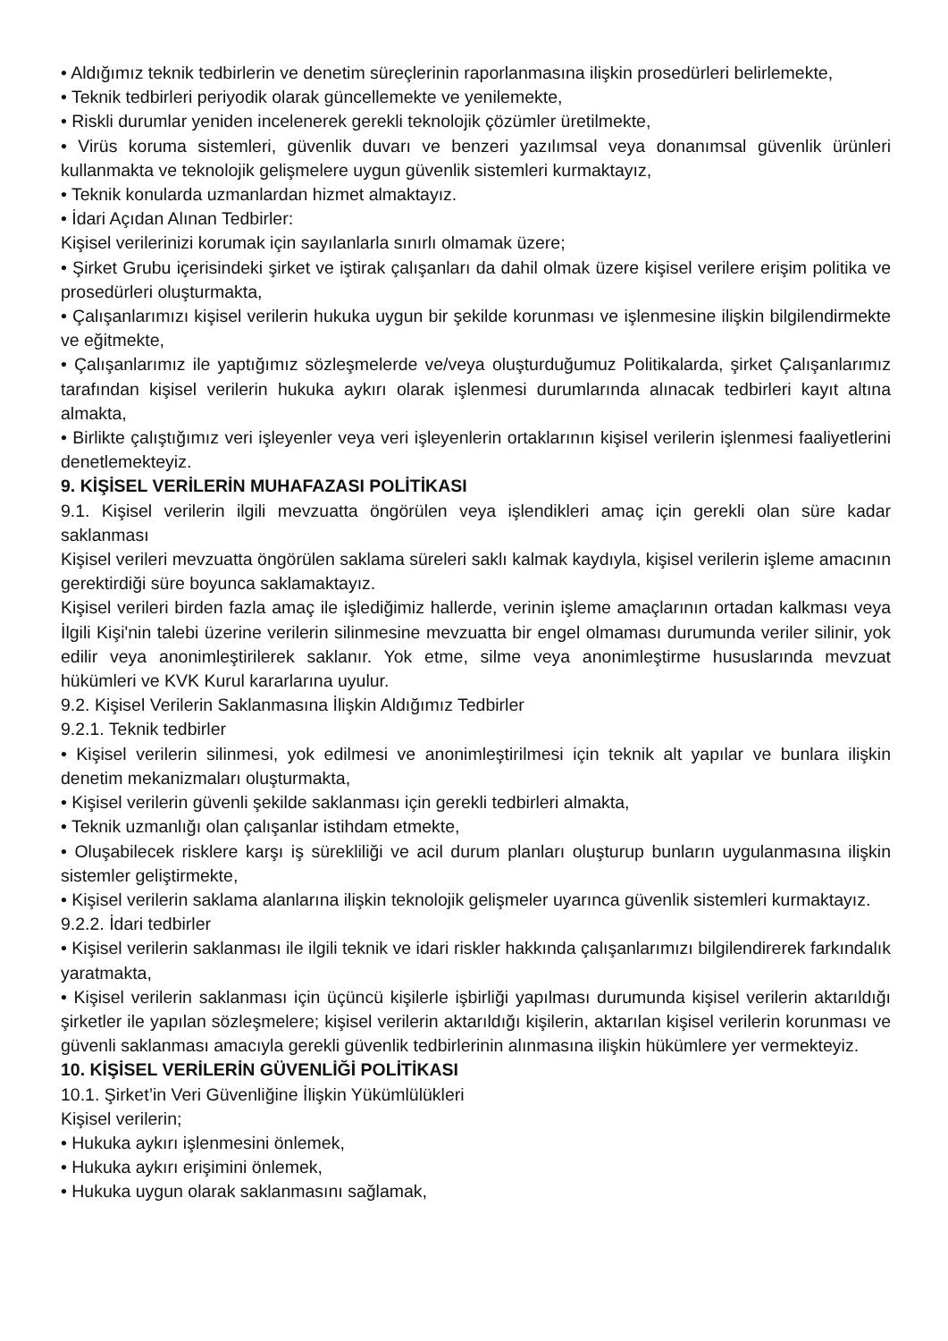• Aldığımız teknik tedbirlerin ve denetim süreçlerinin raporlanmasına ilişkin prosedürleri belirlemekte,
• Teknik tedbirleri periyodik olarak güncellemekte ve yenilemekte,
• Riskli durumlar yeniden incelenerek gerekli teknolojik çözümler üretilmekte,
• Virüs koruma sistemleri, güvenlik duvarı ve benzeri yazılımsal veya donanımsal güvenlik ürünleri kullanmakta ve teknolojik gelişmelere uygun güvenlik sistemleri kurmaktayız,
• Teknik konularda uzmanlardan hizmet almaktayız.
• İdari Açıdan Alınan Tedbirler:
Kişisel verilerinizi korumak için sayılanlarla sınırlı olmamak üzere;
• Şirket Grubu içerisindeki şirket ve iştirak çalışanları da dahil olmak üzere kişisel verilere erişim politika ve prosedürleri oluşturmakta,
• Çalışanlarımızı kişisel verilerin hukuka uygun bir şekilde korunması ve işlenmesine ilişkin bilgilendirmekte ve eğitmekte,
• Çalışanlarımız ile yaptığımız sözleşmelerde ve/veya oluşturduğumuz Politikalarda, şirket Çalışanlarımız tarafından kişisel verilerin hukuka aykırı olarak işlenmesi durumlarında alınacak tedbirleri kayıt altına almakta,
• Birlikte çalıştığımız veri işleyenler veya veri işleyenlerin ortaklarının kişisel verilerin işlenmesi faaliyetlerini denetlemekteyiz.
9. KİŞİSEL VERİLERİN MUHAFAZASI POLİTİKASI
9.1. Kişisel verilerin ilgili mevzuatta öngörülen veya işlendikleri amaç için gerekli olan süre kadar saklanması
Kişisel verileri mevzuatta öngörülen saklama süreleri saklı kalmak kaydıyla, kişisel verilerin işleme amacının gerektirdiği süre boyunca saklamaktayız.
Kişisel verileri birden fazla amaç ile işlediğimiz hallerde, verinin işleme amaçlarının ortadan kalkması veya İlgili Kişi'nin talebi üzerine verilerin silinmesine mevzuatta bir engel olmaması durumunda veriler silinir, yok edilir veya anonimleştirilerek saklanır. Yok etme, silme veya anonimleştirme hususlarında mevzuat hükümleri ve KVK Kurul kararlarına uyulur.
9.2. Kişisel Verilerin Saklanmasına İlişkin Aldığımız Tedbirler
9.2.1. Teknik tedbirler
• Kişisel verilerin silinmesi, yok edilmesi ve anonimleştirilmesi için teknik alt yapılar ve bunlara ilişkin denetim mekanizmaları oluşturmakta,
• Kişisel verilerin güvenli şekilde saklanması için gerekli tedbirleri almakta,
• Teknik uzmanlığı olan çalışanlar istihdam etmekte,
• Oluşabilecek risklere karşı iş sürekliliği ve acil durum planları oluşturup bunların uygulanmasına ilişkin sistemler geliştirmekte,
• Kişisel verilerin saklama alanlarına ilişkin teknolojik gelişmeler uyarınca güvenlik sistemleri kurmaktayız.
9.2.2. İdari tedbirler
• Kişisel verilerin saklanması ile ilgili teknik ve idari riskler hakkında çalışanlarımızı bilgilendirerek farkındalık yaratmakta,
• Kişisel verilerin saklanması için üçüncü kişilerle işbirliği yapılması durumunda kişisel verilerin aktarıldığı şirketler ile yapılan sözleşmelere; kişisel verilerin aktarıldığı kişilerin, aktarılan kişisel verilerin korunması ve güvenli saklanması amacıyla gerekli güvenlik tedbirlerinin alınmasına ilişkin hükümlere yer vermekteyiz.
10. KİŞİSEL VERİLERİN GÜVENLİĞİ POLİTİKASI
10.1. Şirket’in Veri Güvenliğine İlişkin Yükümlülükleri
Kişisel verilerin;
• Hukuka aykırı işlenmesini önlemek,
• Hukuka aykırı erişimini önlemek,
• Hukuka uygun olarak saklanmasını sağlamak,